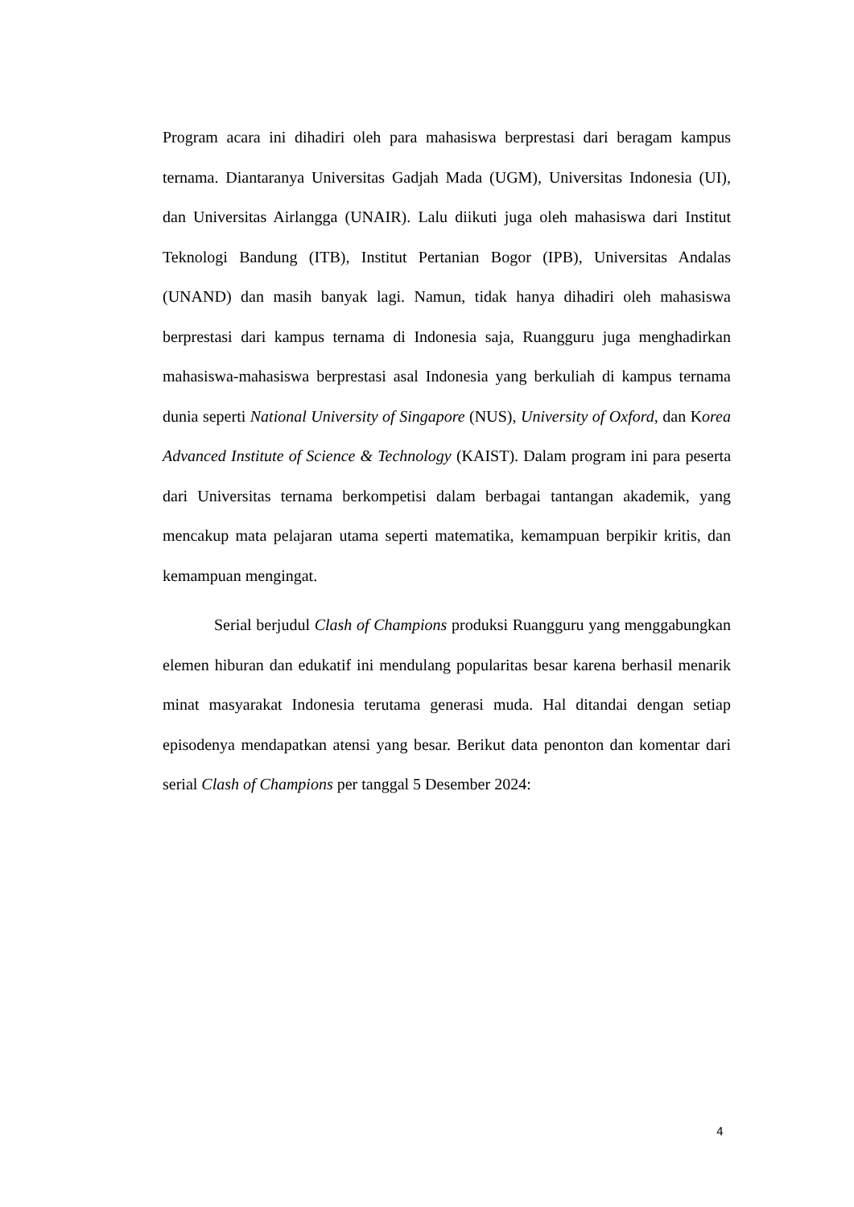Program acara ini dihadiri oleh para mahasiswa berprestasi dari beragam kampus ternama. Diantaranya Universitas Gadjah Mada (UGM), Universitas Indonesia (UI), dan Universitas Airlangga (UNAIR). Lalu diikuti juga oleh mahasiswa dari Institut Teknologi Bandung (ITB), Institut Pertanian Bogor (IPB), Universitas Andalas (UNAND) dan masih banyak lagi. Namun, tidak hanya dihadiri oleh mahasiswa berprestasi dari kampus ternama di Indonesia saja, Ruangguru juga menghadirkan mahasiswa-mahasiswa berprestasi asal Indonesia yang berkuliah di kampus ternama dunia seperti National University of Singapore (NUS), University of Oxford, dan Korea Advanced Institute of Science & Technology (KAIST). Dalam program ini para peserta dari Universitas ternama berkompetisi dalam berbagai tantangan akademik, yang mencakup mata pelajaran utama seperti matematika, kemampuan berpikir kritis, dan kemampuan mengingat.
Serial berjudul Clash of Champions produksi Ruangguru yang menggabungkan elemen hiburan dan edukatif ini mendulang popularitas besar karena berhasil menarik minat masyarakat Indonesia terutama generasi muda. Hal ditandai dengan setiap episodenya mendapatkan atensi yang besar. Berikut data penonton dan komentar dari serial Clash of Champions per tanggal 5 Desember 2024:
4